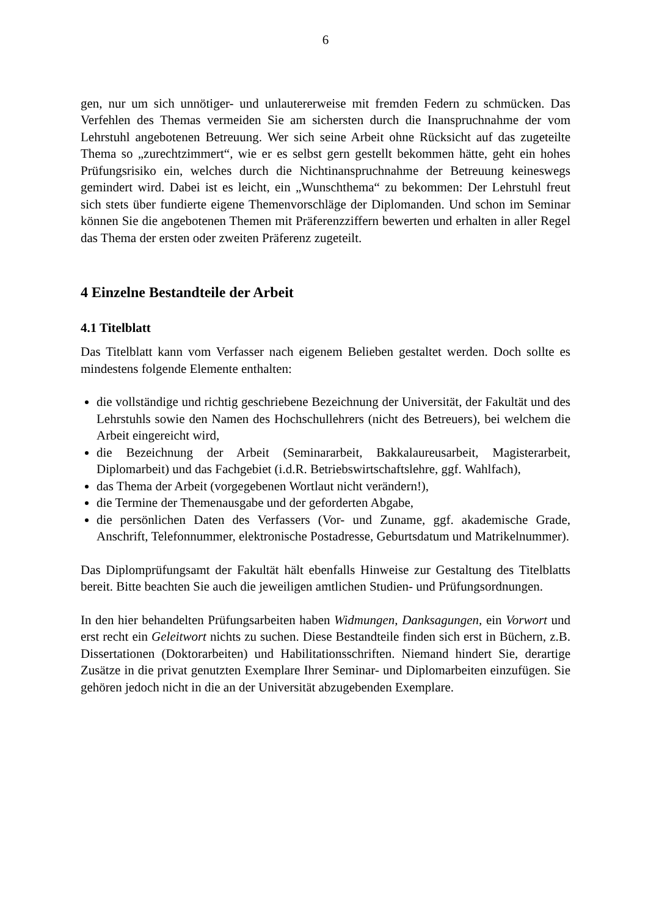6
gen, nur um sich unnötiger- und unlautererweise mit fremden Federn zu schmücken. Das Verfehlen des Themas vermeiden Sie am sichersten durch die Inanspruchnahme der vom Lehrstuhl angebotenen Betreuung. Wer sich seine Arbeit ohne Rücksicht auf das zugeteilte Thema so „zurechtzimmert“, wie er es selbst gern gestellt bekommen hätte, geht ein hohes Prüfungsrisiko ein, welches durch die Nichtinanspruchnahme der Betreuung keineswegs gemindert wird. Dabei ist es leicht, ein „Wunschthema“ zu bekommen: Der Lehrstuhl freut sich stets über fundierte eigene Themenvorschläge der Diplomanden. Und schon im Seminar können Sie die angebotenen Themen mit Präferenzziffern bewerten und erhalten in aller Regel das Thema der ersten oder zweiten Präferenz zugeteilt.
4 Einzelne Bestandteile der Arbeit
4.1 Titelblatt
Das Titelblatt kann vom Verfasser nach eigenem Belieben gestaltet werden. Doch sollte es mindestens folgende Elemente enthalten:
die vollständige und richtig geschriebene Bezeichnung der Universität, der Fakultät und des Lehrstuhls sowie den Namen des Hochschullehrers (nicht des Betreuers), bei welchem die Arbeit eingereicht wird,
die Bezeichnung der Arbeit (Seminararbeit, Bakkalaureusarbeit, Magisterarbeit, Diplomarbeit) und das Fachgebiet (i.d.R. Betriebswirtschaftslehre, ggf. Wahlfach),
das Thema der Arbeit (vorgegebenen Wortlaut nicht verändern!),
die Termine der Themenausgabe und der geforderten Abgabe,
die persönlichen Daten des Verfassers (Vor- und Zuname, ggf. akademische Grade, Anschrift, Telefonnummer, elektronische Postadresse, Geburtsdatum und Matrikelnummer).
Das Diplomprüfungsamt der Fakultät hält ebenfalls Hinweise zur Gestaltung des Titelblatts bereit. Bitte beachten Sie auch die jeweiligen amtlichen Studien- und Prüfungsordnungen.
In den hier behandelten Prüfungsarbeiten haben Widmungen, Danksagungen, ein Vorwort und erst recht ein Geleitwort nichts zu suchen. Diese Bestandteile finden sich erst in Büchern, z.B. Dissertationen (Doktorarbeiten) und Habilitationsschriften. Niemand hindert Sie, derartige Zusätze in die privat genutzten Exemplare Ihrer Seminar- und Diplomarbeiten einzufügen. Sie gehören jedoch nicht in die an der Universität abzugebenden Exemplare.